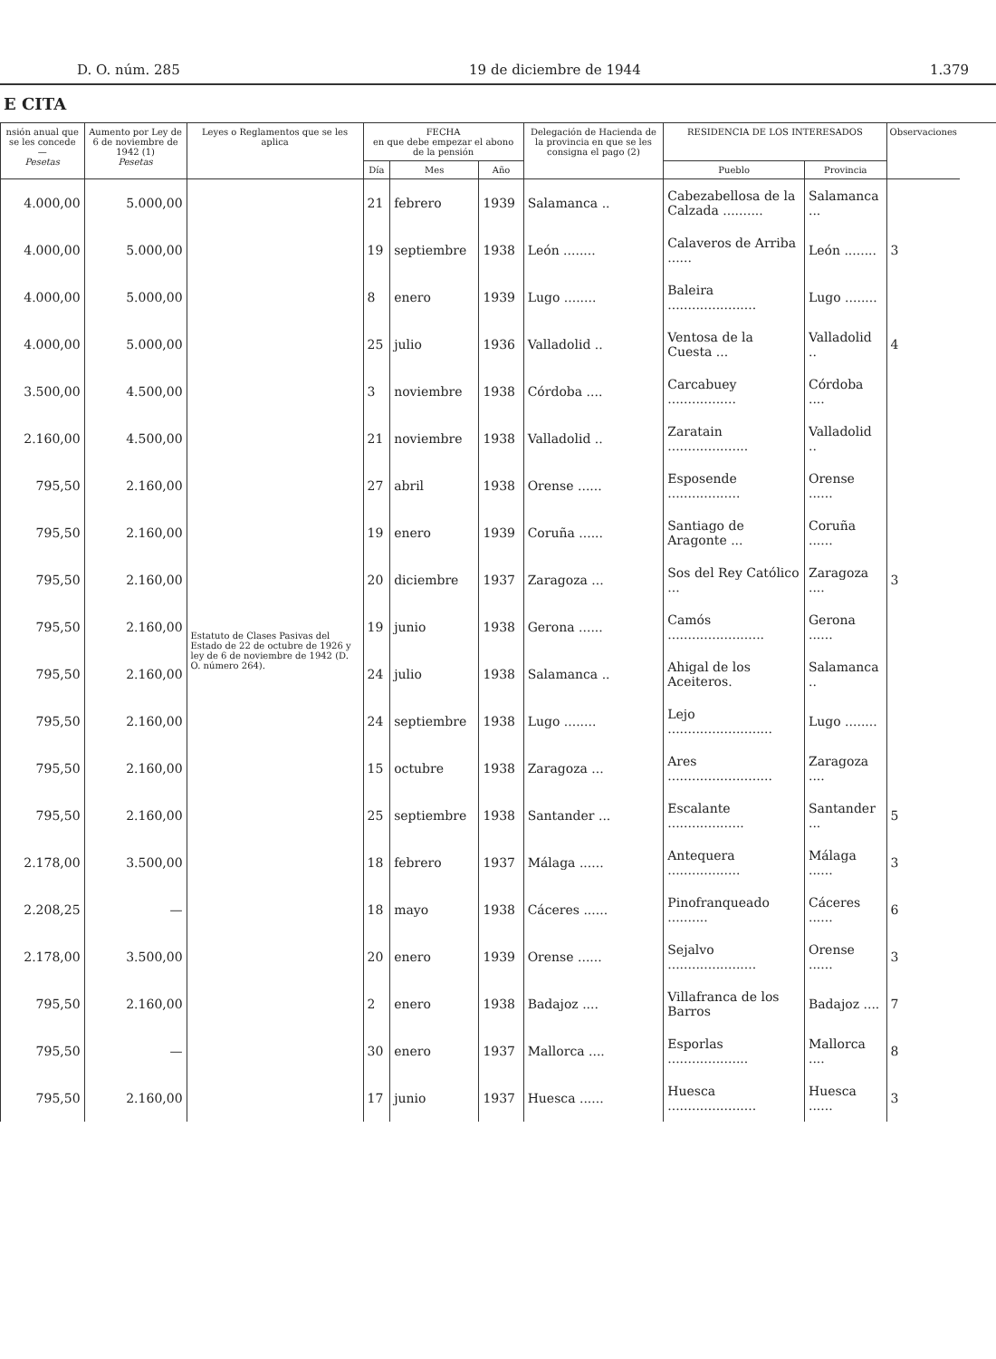D. O. núm. 285 19 de diciembre de 1944 1.379
E CITA
| nsión anual que se les concede — Pesetas | Aumento por Ley de 6 de noviembre de 1942 (1) Pesetas | Leyes o Reglamentos que se les aplica | FECHA en que debe empezar el abono de la pensión | | | Delegación de Hacienda de la provincia en que se les consigna el pago (2) | RESIDENCIA DE LOS INTERESADOS | | Observaciones |
| --- | --- | --- | --- | --- | --- | --- | --- | --- | --- |
| | | | Día | Mes | Año | | Pueblo | Provincia | |
| 4.000,00 | 5.000,00 | Estatuto de Clases Pasivas del Estado de 22 de octubre de 1926 y ley de 6 de noviembre de 1942 (D. O. número 264). | 21 | febrero | 1939 | Salamanca .. | Cabezabellosa de la Calzada .......... | Salamanca ... | |
| 4.000,00 | 5.000,00 | | 19 | septiembre | 1938 | León ........ | Calaveros de Arriba ...... | León ........ | 3 |
| 4.000,00 | 5.000,00 | | 8 | enero | 1939 | Lugo ........ | Baleira ...................... | Lugo ........ | |
| 4.000,00 | 5.000,00 | | 25 | julio | 1936 | Valladolid .. | Ventosa de la Cuesta ... | Valladolid .. | 4 |
| 3.500,00 | 4.500,00 | | 3 | noviembre | 1938 | Córdoba .... | Carcabuey ................. | Córdoba .... | |
| 2.160,00 | 4.500,00 | | 21 | noviembre | 1938 | Valladolid .. | Zaratain .................... | Valladolid .. | |
| 795,50 | 2.160,00 | | 27 | abril | 1938 | Orense ...... | Esposende .................. | Orense ...... | |
| 795,50 | 2.160,00 | | 19 | enero | 1939 | Coruña ...... | Santiago de Aragonte ... | Coruña ...... | |
| 795,50 | 2.160,00 | | 20 | diciembre | 1937 | Zaragoza ... | Sos del Rey Católico ... | Zaragoza .... | 3 |
| 795,50 | 2.160,00 | | 19 | junio | 1938 | Gerona ...... | Camós ........................ | Gerona ...... | |
| 795,50 | 2.160,00 | | 24 | julio | 1938 | Salamanca .. | Ahigal de los Aceiteros. | Salamanca .. | |
| 795,50 | 2.160,00 | | 24 | septiembre | 1938 | Lugo ........ | Lejo .......................... | Lugo ........ | |
| 795,50 | 2.160,00 | | 15 | octubre | 1938 | Zaragoza ... | Ares .......................... | Zaragoza .... | |
| 795,50 | 2.160,00 | | 25 | septiembre | 1938 | Santander ... | Escalante ................... | Santander ... | 5 |
| 2.178,00 | 3.500,00 | | 18 | febrero | 1937 | Málaga ...... | Antequera .................. | Málaga ...... | 3 |
| 2.208,25 | — | | 18 | mayo | 1938 | Cáceres ...... | Pinofranqueado .......... | Cáceres ...... | 6 |
| 2.178,00 | 3.500,00 | | 20 | enero | 1939 | Orense ...... | Sejalvo ...................... | Orense ...... | 3 |
| 795,50 | 2.160,00 | | 2 | enero | 1938 | Badajoz .... | Villafranca de los Barros | Badajoz .... | 7 |
| 795,50 | — | | 30 | enero | 1937 | Mallorca .... | Esporlas .................... | Mallorca .... | 8 |
| 795,50 | 2.160,00 | | 17 | junio | 1937 | Huesca ...... | Huesca ...................... | Huesca ...... | 3 |